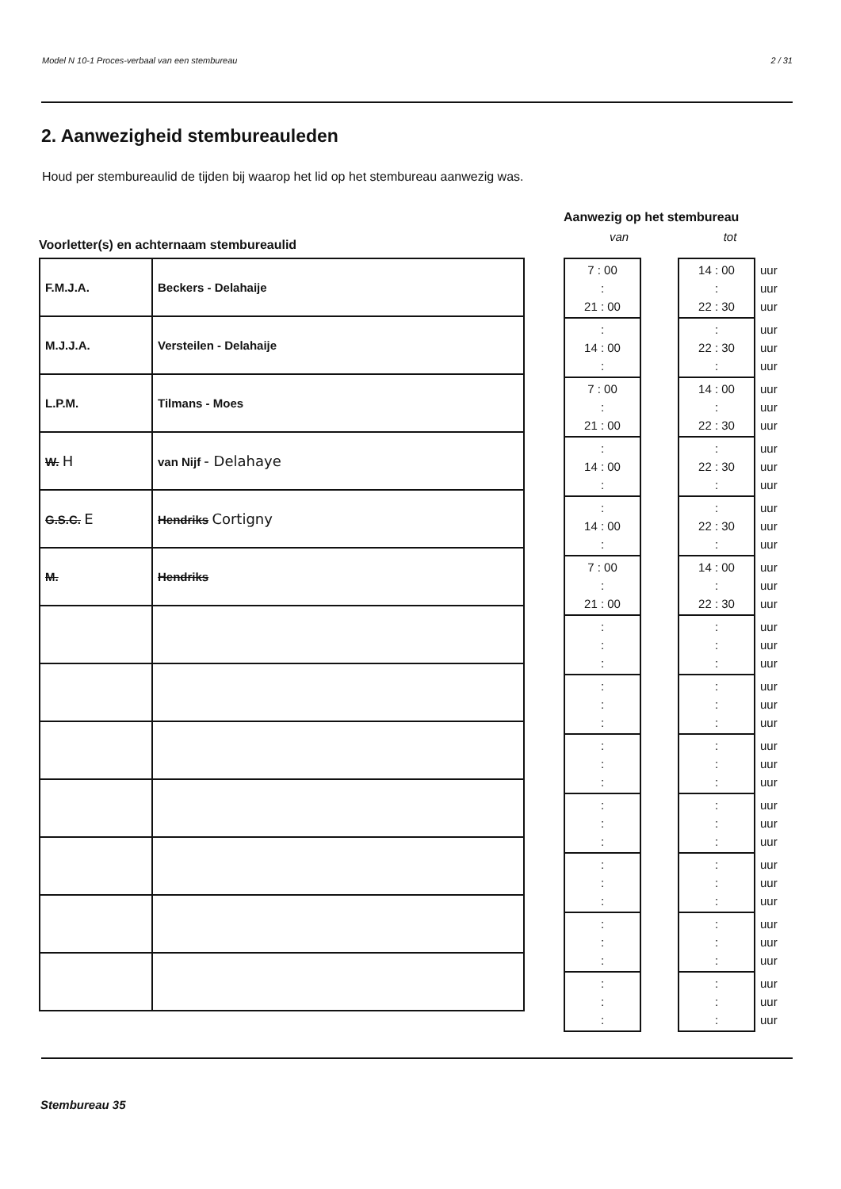Model N 10-1 Proces-verbaal van een stembureau 2 / 31
2. Aanwezigheid stembureauleden
Houd per stembureaulid de tijden bij waarop het lid op het stembureau aanwezig was.
Voorletter(s) en achternaam stembureaulid
| F.M.J.A. | Beckers - Delahaije |
| M.J.J.A. | Versteilen - Delahaije |
| L.P.M. | Tilmans - Moes |
| W. H | van Nijf - Delahaye |
| G.S.C. E | Hendriks Cortigny |
| M. | Hendriks |
Aanwezig op het stembureau
van tot
| 7 : 00 : 21 : 00 | | 14 : 00 : 22 : 30 | uur uur uur |
| : 14 : 00 : | | : 22 : 30 : | uur uur uur |
| 7 : 00 : 21 : 00 | | 14 : 00 : 22 : 30 | uur uur uur |
| : 14 : 00 : | | : 22 : 30 : | uur uur uur |
| : 14 : 00 : | | : 22 : 30 : | uur uur uur |
| 7 : 00 : 21 : 00 | | 14 : 00 : 22 : 30 | uur uur uur |
| : : : | | : : : | uur uur uur |
| : : : | | : : : | uur uur uur |
| : : : | | : : : | uur uur uur |
| : : : | | : : : | uur uur uur |
| : : : | | : : : | uur uur uur |
| : : : | | : : : | uur uur uur |
| : : : | | : : : | uur uur uur |
Stembureau 35